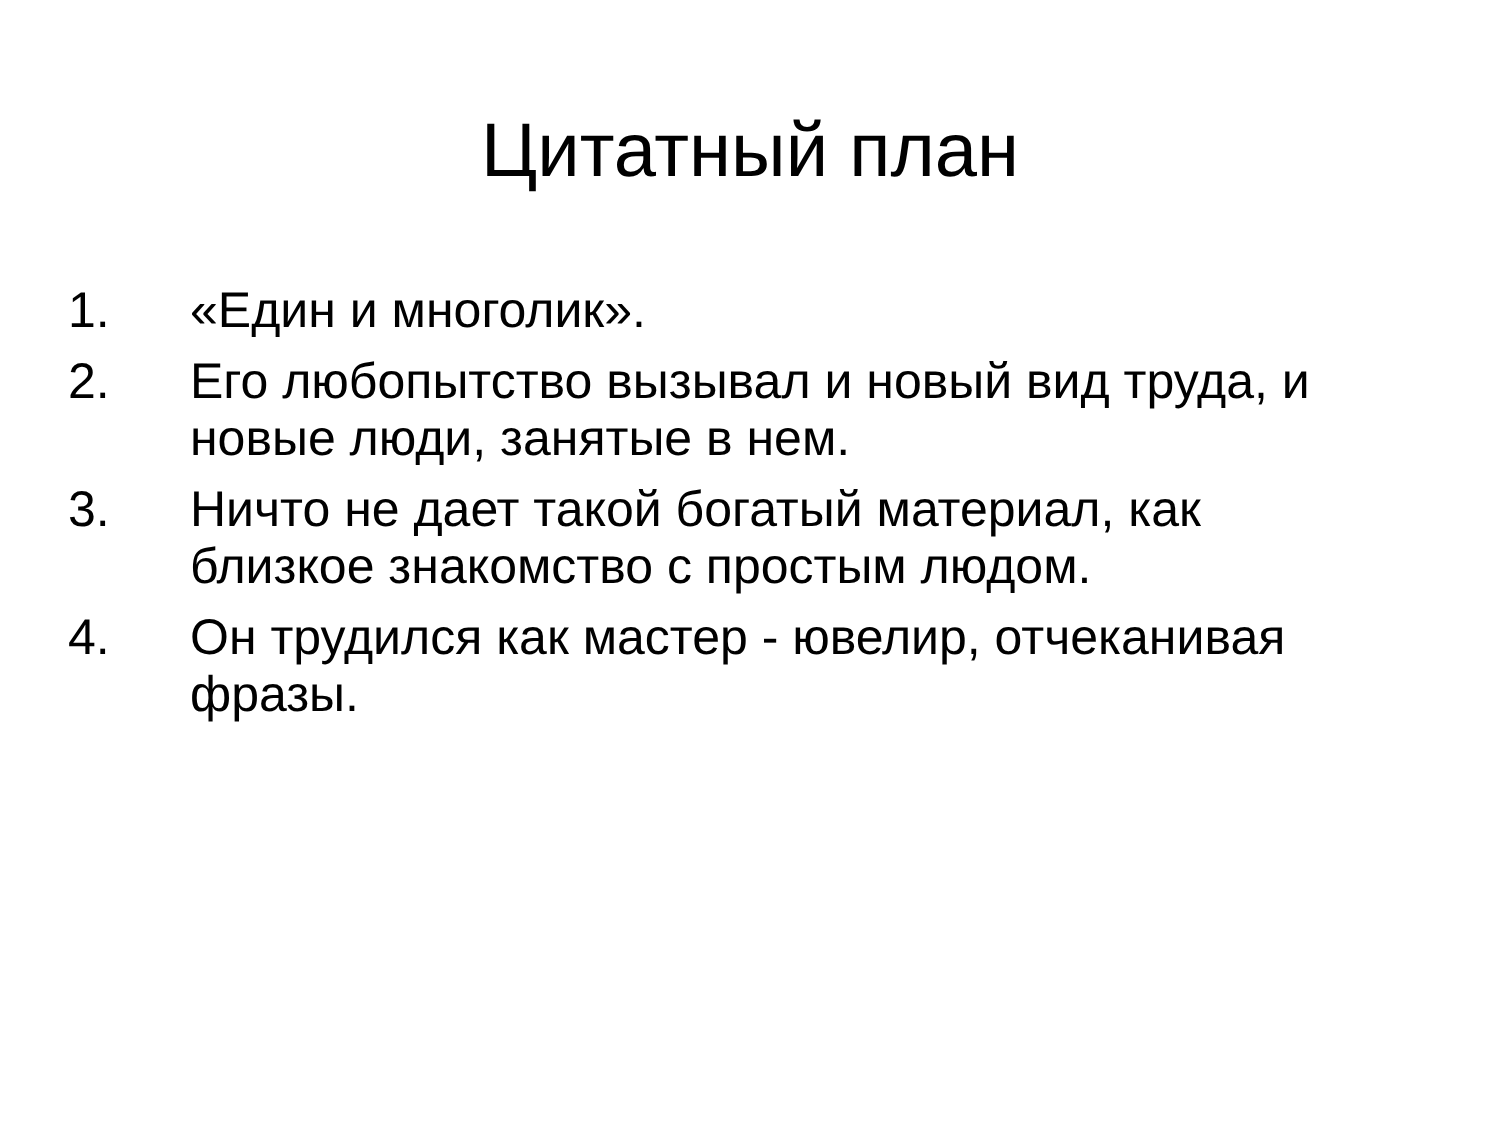Цитатный план
1. «Един и многолик».
2. Его любопытство вызывал и новый вид труда, и новые люди, занятые в нем.
3. Ничто не дает такой богатый материал, как близкое знакомство с простым людом.
4. Он трудился как мастер - ювелир, отчеканивая фразы.